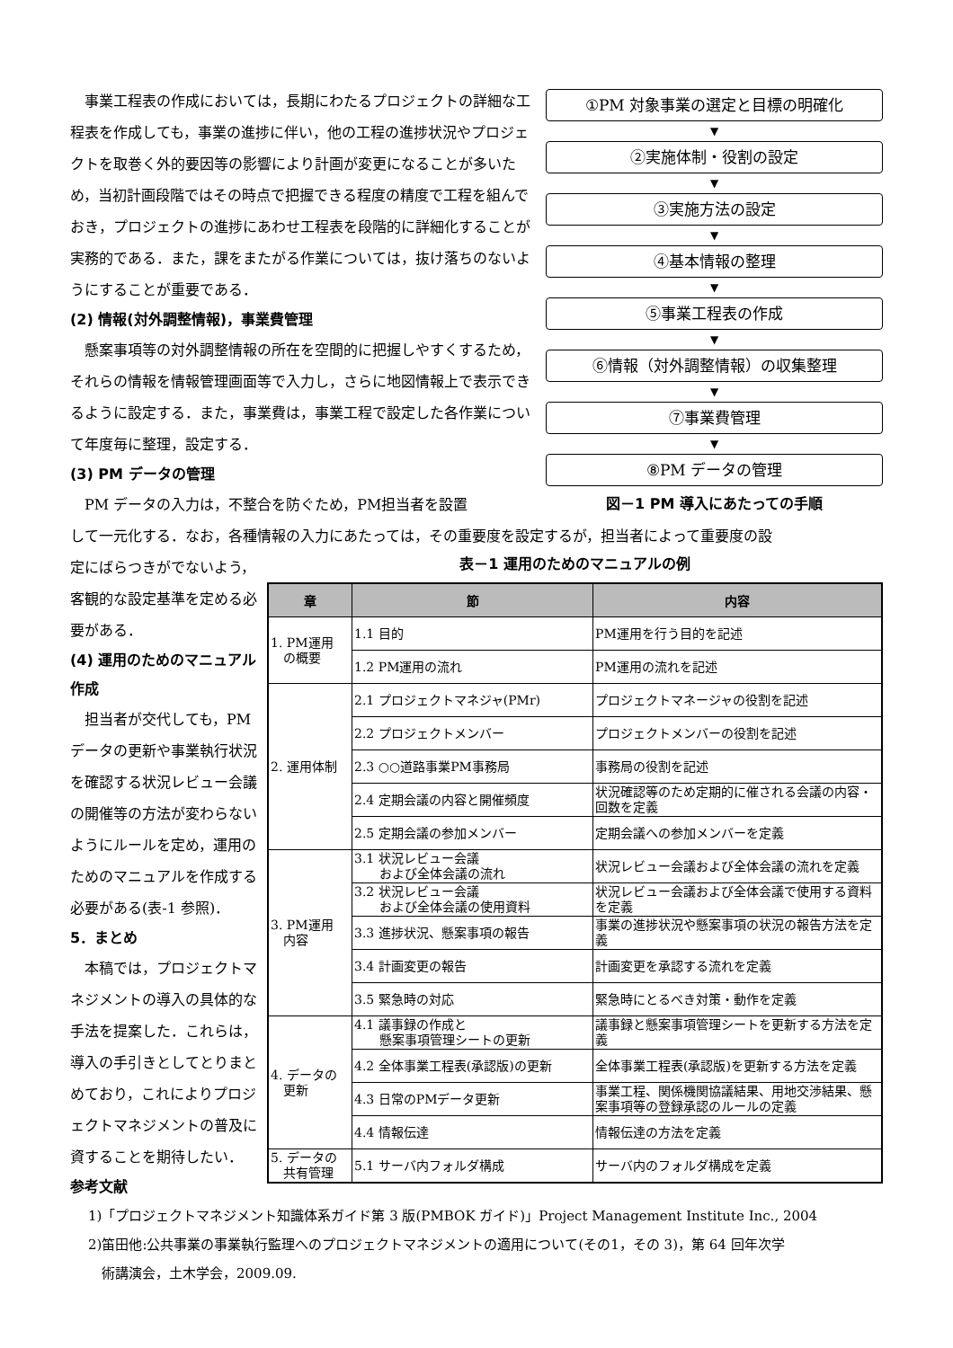事業工程表の作成においては，長期にわたるプロジェクトの詳細な工程表を作成しても，事業の進捗に伴い，他の工程の進捗状況やプロジェクトを取巻く外的要因等の影響により計画が変更になることが多いため，当初計画段階ではその時点で把握できる程度の精度で工程を組んでおき，プロジェクトの進捗にあわせ工程表を段階的に詳細化することが実務的である．また，課をまたがる作業については，抜け落ちのないようにすることが重要である．
(2) 情報(対外調整情報)，事業費管理
懸案事項等の対外調整情報の所在を空間的に把握しやすくするため，それらの情報を情報管理画面等で入力し，さらに地図情報上で表示できるように設定する．また，事業費は，事業工程で設定した各作業について年度毎に整理，設定する．
(3) PM データの管理
PM データの入力は，不整合を防ぐため，PM担当者を設置
①PM 対象事業の選定と目標の明確化
▼
②実施体制・役割の設定
▼
③実施方法の設定
▼
④基本情報の整理
▼
⑤事業工程表の作成
▼
⑥情報（対外調整情報）の収集整理
▼
⑦事業費管理
▼
⑧PM データの管理
図－1 PM 導入にあたっての手順
して一元化する．なお，各種情報の入力にあたっては，その重要度を設定するが，担当者によって重要度の設
定にばらつきがでないよう，客観的な設定基準を定める必要がある．
(4) 運用のためのマニュアル作成
担当者が交代しても，PM データの更新や事業執行状況を確認する状況レビュー会議の開催等の方法が変わらないようにルールを定め，運用のためのマニュアルを作成する必要がある(表-1 参照)．
5．まとめ
本稿では，プロジェクトマネジメントの導入の具体的な手法を提案した．これらは，導入の手引きとしてとりまとめており，これによりプロジェクトマネジメントの普及に資することを期待したい．
参考文献
表－1 運用のためのマニュアルの例
| 章 | 節 | 内容 |
| --- | --- | --- |
| 1. PM運用 の概要 | 1.1 目的 | PM運用を行う目的を記述 |
| | 1.2 PM運用の流れ | PM運用の流れを記述 |
| 2. 運用体制 | 2.1 プロジェクトマネジャ(PMr) | プロジェクトマネージャの役割を記述 |
| | 2.2 プロジェクトメンバー | プロジェクトメンバーの役割を記述 |
| | 2.3 ○○道路事業PM事務局 | 事務局の役割を記述 |
| | 2.4 定期会議の内容と開催頻度 | 状況確認等のため定期的に催される会議の内容・回数を定義 |
| | 2.5 定期会議の参加メンバー | 定期会議への参加メンバーを定義 |
| 3. PM運用 内容 | 3.1 状況レビュー会議 および全体会議の流れ | 状況レビュー会議および全体会議の流れを定義 |
| | 3.2 状況レビュー会議 および全体会議の使用資料 | 状況レビュー会議および全体会議で使用する資料を定義 |
| | 3.3 進捗状況、懸案事項の報告 | 事業の進捗状況や懸案事項の状況の報告方法を定義 |
| | 3.4 計画変更の報告 | 計画変更を承認する流れを定義 |
| | 3.5 緊急時の対応 | 緊急時にとるべき対策・動作を定義 |
| 4. データの 更新 | 4.1 議事録の作成と 懸案事項管理シートの更新 | 議事録と懸案事項管理シートを更新する方法を定義 |
| | 4.2 全体事業工程表(承認版)の更新 | 全体事業工程表(承認版)を更新する方法を定義 |
| | 4.3 日常のPMデータ更新 | 事業工程、関係機関協議結果、用地交渉結果、懸案事項等の登録承認のルールの定義 |
| | 4.4 情報伝達 | 情報伝達の方法を定義 |
| 5. データの 共有管理 | 5.1 サーバ内フォルダ構成 | サーバ内のフォルダ構成を定義 |
1)「プロジェクトマネジメント知識体系ガイド第 3 版(PMBOK ガイド)」Project Management Institute Inc., 2004
2)笛田他:公共事業の事業執行監理へのプロジェクトマネジメントの適用について(その1，その 3)，第 64 回年次学
　術講演会，土木学会，2009.09.